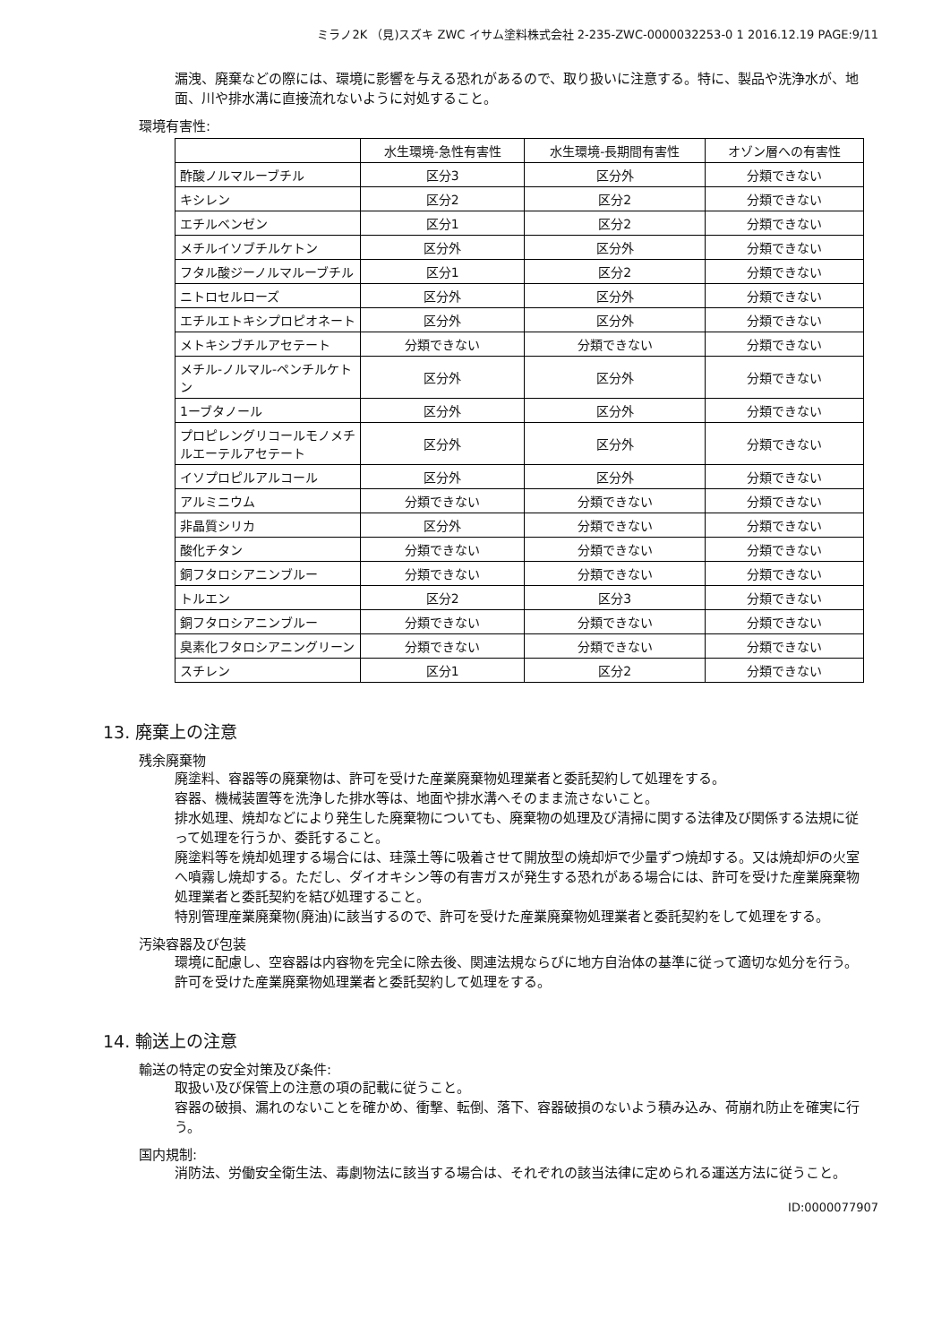ミラノ2K （見)スズキ ZWC イサム塗料株式会社 2-235-ZWC-0000032253-0 1 2016.12.19 PAGE:9/11
漏洩、廃棄などの際には、環境に影響を与える恐れがあるので、取り扱いに注意する。特に、製品や洗浄水が、地面、川や排水溝に直接流れないように対処すること。
環境有害性:
| | 水生環境-急性有害性 | 水生環境-長期間有害性 | オゾン層への有害性 |
| --- | --- | --- | --- |
| 酢酸ノルマルーブチル | 区分3 | 区分外 | 分類できない |
| キシレン | 区分2 | 区分2 | 分類できない |
| エチルベンゼン | 区分1 | 区分2 | 分類できない |
| メチルイソブチルケトン | 区分外 | 区分外 | 分類できない |
| フタル酸ジーノルマルーブチル | 区分1 | 区分2 | 分類できない |
| ニトロセルローズ | 区分外 | 区分外 | 分類できない |
| エチルエトキシプロピオネート | 区分外 | 区分外 | 分類できない |
| メトキシブチルアセテート | 分類できない | 分類できない | 分類できない |
| メチル-ノルマル-ペンチルケトン | 区分外 | 区分外 | 分類できない |
| 1ーブタノール | 区分外 | 区分外 | 分類できない |
| プロピレングリコールモノメチルエーテルアセテート | 区分外 | 区分外 | 分類できない |
| イソプロピルアルコール | 区分外 | 区分外 | 分類できない |
| アルミニウム | 分類できない | 分類できない | 分類できない |
| 非晶質シリカ | 区分外 | 分類できない | 分類できない |
| 酸化チタン | 分類できない | 分類できない | 分類できない |
| 銅フタロシアニンブルー | 分類できない | 分類できない | 分類できない |
| トルエン | 区分2 | 区分3 | 分類できない |
| 銅フタロシアニンブルー | 分類できない | 分類できない | 分類できない |
| 臭素化フタロシアニングリーン | 分類できない | 分類できない | 分類できない |
| スチレン | 区分1 | 区分2 | 分類できない |
13. 廃棄上の注意
残余廃棄物
廃塗料、容器等の廃棄物は、許可を受けた産業廃棄物処理業者と委託契約して処理をする。
容器、機械装置等を洗浄した排水等は、地面や排水溝へそのまま流さないこと。
排水処理、焼却などにより発生した廃棄物についても、廃棄物の処理及び清掃に関する法律及び関係する法規に従って処理を行うか、委託すること。
廃塗料等を焼却処理する場合には、珪藻土等に吸着させて開放型の焼却炉で少量ずつ焼却する。又は焼却炉の火室へ噴霧し焼却する。ただし、ダイオキシン等の有害ガスが発生する恐れがある場合には、許可を受けた産業廃棄物処理業者と委託契約を結び処理すること。
特別管理産業廃棄物(廃油)に該当するので、許可を受けた産業廃棄物処理業者と委託契約をして処理をする。
汚染容器及び包装
環境に配慮し、空容器は内容物を完全に除去後、関連法規ならびに地方自治体の基準に従って適切な処分を行う。
許可を受けた産業廃棄物処理業者と委託契約して処理をする。
14. 輸送上の注意
輸送の特定の安全対策及び条件:
取扱い及び保管上の注意の項の記載に従うこと。
容器の破損、漏れのないことを確かめ、衝撃、転倒、落下、容器破損のないよう積み込み、荷崩れ防止を確実に行う。
国内規制:
消防法、労働安全衛生法、毒劇物法に該当する場合は、それぞれの該当法律に定められる運送方法に従うこと。
ID:0000077907